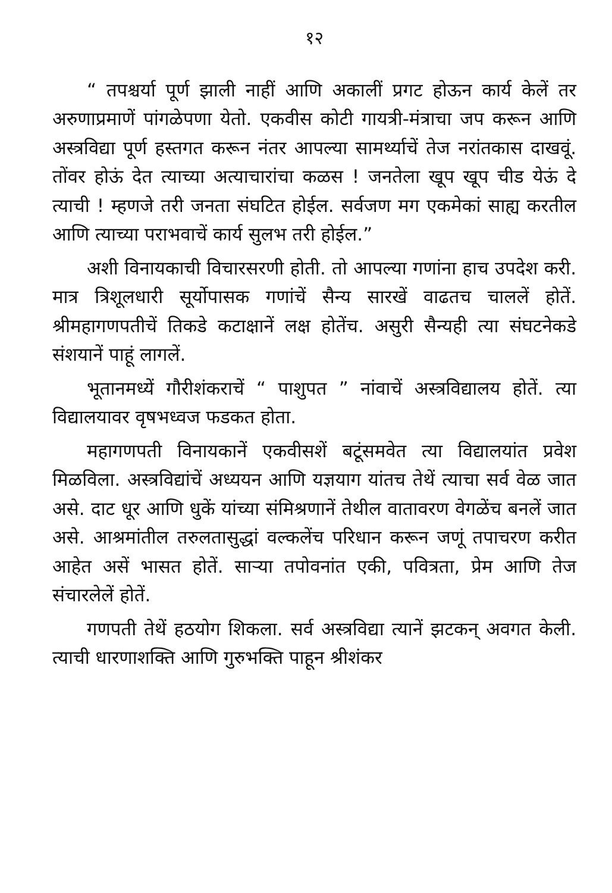१२
“ तपश्चर्या पूर्ण झाली नाहीं आणि अकालीं प्रगट होऊन कार्य केलें तर अरुणाप्रमाणें पांगळेपणा येतो. एकवीस कोटी गायत्री-मंत्राचा जप करून आणि अस्त्रविद्या पूर्ण हस्तगत करून नंतर आपल्या सामर्थ्याचें तेज नरांतकास दाखवूं. तोंवर होऊं देत त्याच्या अत्याचारांचा कळस ! जनतेला खूप खूप चीड येऊं दे त्याची ! म्हणजे तरी जनता संघटित होईल. सर्वजण मग एकमेकां साह्य करतील आणि त्याच्या पराभवाचें कार्य सुलभ तरी होईल.”
अशी विनायकाची विचारसरणी होती. तो आपल्या गणांना हाच उपदेश करी. मात्र त्रिशूलधारी सूर्योपासक गणांचें सैन्य सारखें वाढतच चाललें होतें. श्रीमहागणपतीचें तिकडे कटाक्षानें लक्ष होतेंच. असुरी सैन्यही त्या संघटनेकडे संशयानें पाहूं लागलें.
भूतानमध्यें गौरीशंकराचें “ पाशुपत ” नांवाचें अस्त्रविद्यालय होतें. त्या विद्यालयावर वृषभध्वज फडकत होता.
महागणपती विनायकानें एकवीसशें बटूंसमवेत त्या विद्यालयांत प्रवेश मिळविला. अस्त्रविद्यांचें अध्ययन आणि यज्ञयाग यांतच तेथें त्याचा सर्व वेळ जात असे. दाट धूर आणि धुकें यांच्या संमिश्रणानें तेथील वातावरण वेगळेंच बनलें जात असे. आश्रमांतील तरुलतासुद्धां वल्कलेंच परिधान करून जणूं तपाचरण करीत आहेत असें भासत होतें. साऱ्या तपोवनांत एकी, पवित्रता, प्रेम आणि तेज संचारलेलें होतें.
गणपती तेथें हठयोग शिकला. सर्व अस्त्रविद्या त्यानें झटकन् अवगत केली. त्याची धारणाशक्ति आणि गुरुभक्ति पाहून श्रीशंकर